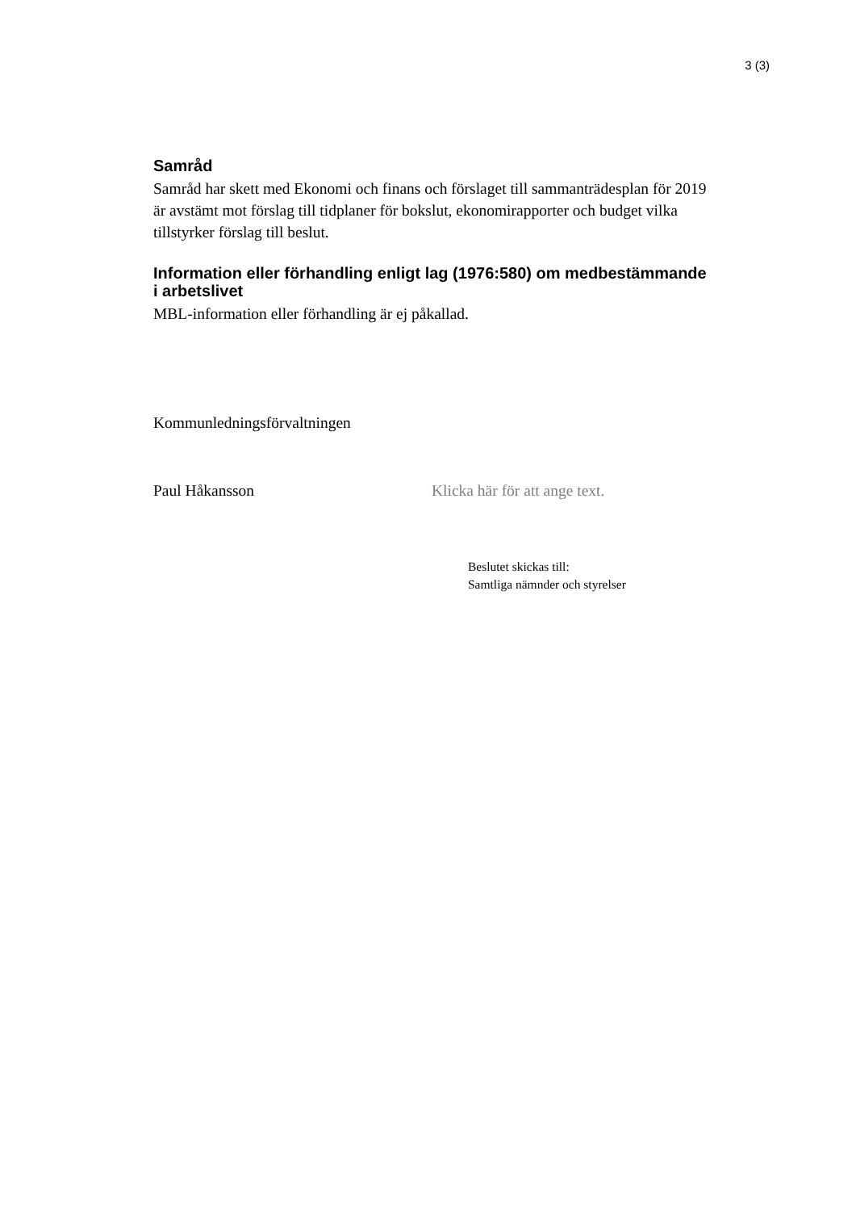3 (3)
Samråd
Samråd har skett med Ekonomi och finans och förslaget till sammanträdesplan för 2019 är avstämt mot förslag till tidplaner för bokslut, ekonomirapporter och budget vilka tillstyrker förslag till beslut.
Information eller förhandling enligt lag (1976:580) om medbestämmande i arbetslivet
MBL-information eller förhandling är ej påkallad.
Kommunledningsförvaltningen
Paul Håkansson Klicka här för att ange text.
Beslutet skickas till:
Samtliga nämnder och styrelser